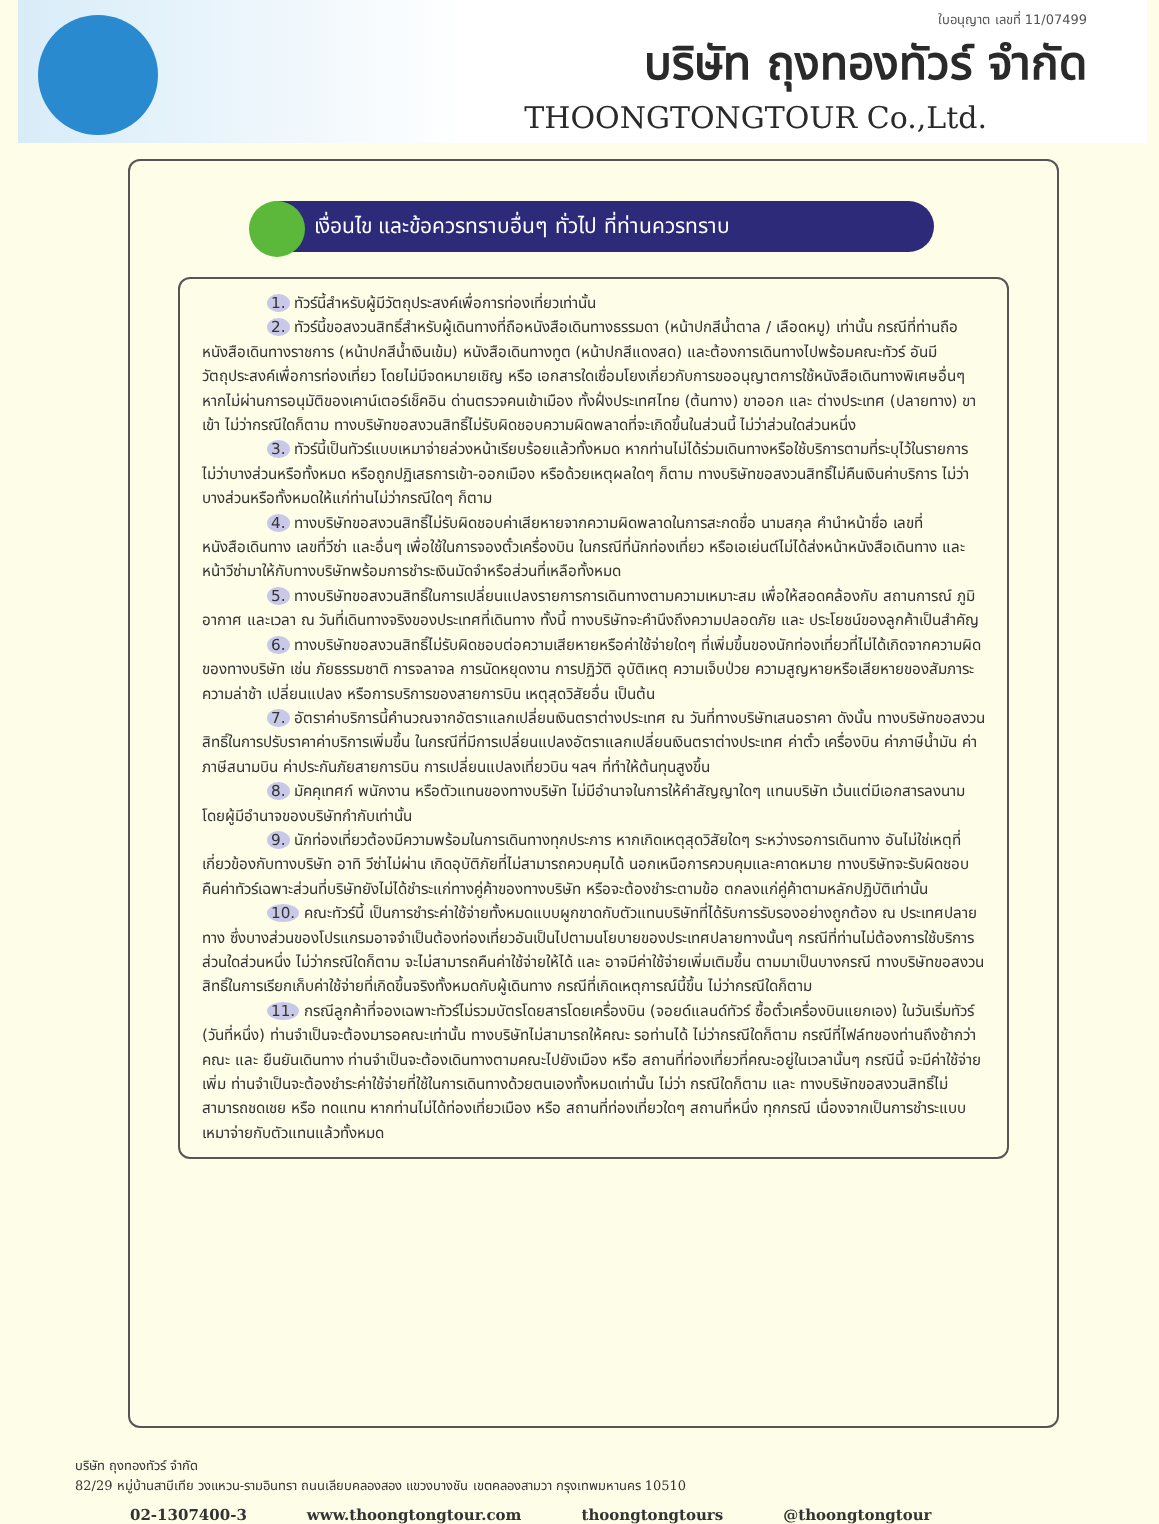ใบอนุญาต เลขที่ 11/07499
บริษัท ถุงทองทัวร์ จำกัด
THOONGTONGTOUR Co.,Ltd.
เงื่อนไข และข้อควรทราบอื่นๆ ทั่วไป ที่ท่านควรทราบ
1. ทัวร์นี้สำหรับผู้มีวัตถุประสงค์เพื่อการท่องเที่ยวเท่านั้น
2. ทัวร์นี้ขอสงวนสิทธิ์สำหรับผู้เดินทางที่ถือหนังสือเดินทางธรรมดา (หน้าปกสีน้ำตาล / เลือดหมู) เท่านั้น กรณีที่ท่านถือหนังสือเดินทางราชการ (หน้าปกสีน้ำเงินเข้ม) หนังสือเดินทางทูต (หน้าปกสีแดงสด) และต้องการเดินทางไปพร้อมคณะทัวร์ อันมีวัตถุประสงค์เพื่อการท่องเที่ยว โดยไม่มีจดหมายเชิญ หรือ เอกสารใดเชื่อมโยงเกี่ยวกับการขออนุญาตการใช้หนังสือเดินทางพิเศษอื่นๆ หากไม่ผ่านการอนุมัติของเคาน์เตอร์เช็คอิน ด่านตรวจคนเข้าเมือง ทั้งฝั่งประเทศไทย (ต้นทาง) ขาออก และ ต่างประเทศ (ปลายทาง) ขาเข้า ไม่ว่ากรณีใดก็ตาม ทางบริษัทขอสงวนสิทธิ์ไม่รับผิดชอบความผิดพลาดที่จะเกิดขึ้นในส่วนนี้ ไม่ว่าส่วนใดส่วนหนึ่ง
3. ทัวร์นี้เป็นทัวร์แบบเหมาจ่ายล่วงหน้าเรียบร้อยแล้วทั้งหมด หากท่านไม่ได้ร่วมเดินทางหรือใช้บริการตามที่ระบุไว้ในรายการ ไม่ว่าบางส่วนหรือทั้งหมด หรือถูกปฏิเสธการเข้า-ออกเมือง หรือด้วยเหตุผลใดๆ ก็ตาม ทางบริษัทขอสงวนสิทธิ์ไม่คืนเงินค่าบริการ ไม่ว่าบางส่วนหรือทั้งหมดให้แก่ท่านไม่ว่ากรณีใดๆ ก็ตาม
4. ทางบริษัทขอสงวนสิทธิ์ไม่รับผิดชอบค่าเสียหายจากความผิดพลาดในการสะกดชื่อ นามสกุล คำนำหน้าชื่อ เลขที่หนังสือเดินทาง เลขที่วีซ่า และอื่นๆ เพื่อใช้ในการจองตั๋วเครื่องบิน ในกรณีที่นักท่องเที่ยว หรือเอเย่นต์ไม่ได้ส่งหน้าหนังสือเดินทาง และ หน้าวีซ่ามาให้กับทางบริษัทพร้อมการชำระเงินมัดจำหรือส่วนที่เหลือทั้งหมด
5. ทางบริษัทขอสงวนสิทธิ์ในการเปลี่ยนแปลงรายการการเดินทางตามความเหมาะสม เพื่อให้สอดคล้องกับ สถานการณ์ ภูมิอากาศ และเวลา ณ วันที่เดินทางจริงของประเทศที่เดินทาง ทั้งนี้ ทางบริษัทจะคำนึงถึงความปลอดภัย และ ประโยชน์ของลูกค้าเป็นสำคัญ
6. ทางบริษัทขอสงวนสิทธิ์ไม่รับผิดชอบต่อความเสียหายหรือค่าใช้จ่ายใดๆ ที่เพิ่มขึ้นของนักท่องเที่ยวที่ไม่ได้เกิดจากความผิดของทางบริษัท เช่น ภัยธรรมชาติ การจลาจล การนัดหยุดงาน การปฏิวัติ อุบัติเหตุ ความเจ็บป่วย ความสูญหายหรือเสียหายของสัมภาระ ความล่าช้า เปลี่ยนแปลง หรือการบริการของสายการบิน เหตุสุดวิสัยอื่น เป็นต้น
7. อัตราค่าบริการนี้คำนวณจากอัตราแลกเปลี่ยนเงินตราต่างประเทศ ณ วันที่ทางบริษัทเสนอราคา ดังนั้น ทางบริษัทขอสงวนสิทธิ์ในการปรับราคาค่าบริการเพิ่มขึ้น ในกรณีที่มีการเปลี่ยนแปลงอัตราแลกเปลี่ยนเงินตราต่างประเทศ ค่าตั๋ว เครื่องบิน ค่าภาษีน้ำมัน ค่าภาษีสนามบิน ค่าประกันภัยสายการบิน การเปลี่ยนแปลงเที่ยวบิน ฯลฯ ที่ทำให้ต้นทุนสูงขึ้น
8. มัคคุเทศก์ พนักงาน หรือตัวแทนของทางบริษัท ไม่มีอำนาจในการให้คำสัญญาใดๆ แทนบริษัท เว้นแต่มีเอกสารลงนามโดยผู้มีอำนาจของบริษัทกำกับเท่านั้น
9. นักท่องเที่ยวต้องมีความพร้อมในการเดินทางทุกประการ หากเกิดเหตุสุดวิสัยใดๆ ระหว่างรอการเดินทาง อันไม่ใช่เหตุที่เกี่ยวข้องกับทางบริษัท อาทิ วีซ่าไม่ผ่าน เกิดอุบัติภัยที่ไม่สามารถควบคุมได้ นอกเหนือการควบคุมและคาดหมาย ทางบริษัทจะรับผิดชอบคืนค่าทัวร์เฉพาะส่วนที่บริษัทยังไม่ได้ชำระแก่ทางคู่ค้าของทางบริษัท หรือจะต้องชำระตามข้อ ตกลงแก่คู่ค้าตามหลักปฏิบัติเท่านั้น
10. คณะทัวร์นี้ เป็นการชำระค่าใช้จ่ายทั้งหมดแบบผูกขาดกับตัวแทนบริษัทที่ได้รับการรับรองอย่างถูกต้อง ณ ประเทศปลายทาง ซึ่งบางส่วนของโปรแกรมอาจจำเป็นต้องท่องเที่ยวอันเป็นไปตามนโยบายของประเทศปลายทางนั้นๆ กรณีที่ท่านไม่ต้องการใช้บริการส่วนใดส่วนหนึ่ง ไม่ว่ากรณีใดก็ตาม จะไม่สามารถคืนค่าใช้จ่ายให้ได้ และ อาจมีค่าใช้จ่ายเพิ่มเติมขึ้น ตามมาเป็นบางกรณี ทางบริษัทขอสงวนสิทธิ์ในการเรียกเก็บค่าใช้จ่ายที่เกิดขึ้นจริงทั้งหมดกับผู้เดินทาง กรณีที่เกิดเหตุการณ์นี้ขึ้น ไม่ว่ากรณีใดก็ตาม
11. กรณีลูกค้าที่จองเฉพาะทัวร์ไม่รวมบัตรโดยสารโดยเครื่องบิน (จอยด์แลนด์ทัวร์ ซื้อตั๋วเครื่องบินแยกเอง) ในวันเริ่มทัวร์ (วันที่หนึ่ง) ท่านจำเป็นจะต้องมารอคณะเท่านั้น ทางบริษัทไม่สามารถให้คณะ รอท่านได้ ไม่ว่ากรณีใดก็ตาม กรณีที่ไฟล์ทของท่านถึงช้ากว่าคณะ และ ยืนยันเดินทาง ท่านจำเป็นจะต้องเดินทางตามคณะไปยังเมือง หรือ สถานที่ท่องเที่ยวที่คณะอยู่ในเวลานั้นๆ กรณีนี้ จะมีค่าใช้จ่ายเพิ่ม ท่านจำเป็นจะต้องชำระค่าใช้จ่ายที่ใช้ในการเดินทางด้วยตนเองทั้งหมดเท่านั้น ไม่ว่า กรณีใดก็ตาม และ ทางบริษัทขอสงวนสิทธิ์ไม่สามารถชดเชย หรือ ทดแทน หากท่านไม่ได้ท่องเที่ยวเมือง หรือ สถานที่ท่องเที่ยวใดๆ สถานที่หนึ่ง ทุกกรณี เนื่องจากเป็นการชำระแบบเหมาจ่ายกับตัวแทนแล้วทั้งหมด
บริษัท ถุงทองทัวร์ จำกัด
82/29 หมู่บ้านสาบีเทีย วงแหวน-รามอินทรา ถนนเลียบคลองสอง แขวงบางชัน เขตคลองสามวา กรุงเทพมหานคร 10510
02-1307400-3 www.thoongtongtour.com thoongtongtours @thoongtongtour